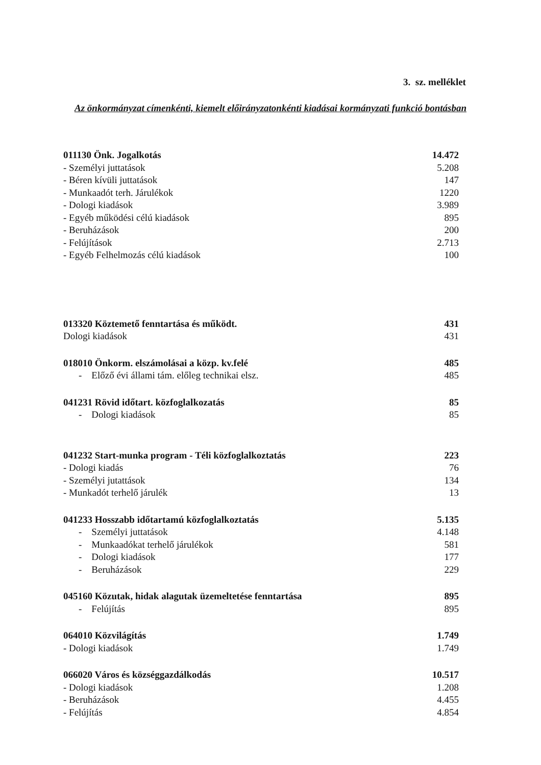3. sz. melléklet
Az önkormányzat címenkénti, kiemelt előirányzatonkénti kiadásai kormányzati funkció bontásban
| 011130 Önk. Jogalkotás | 14.472 |
| - Személyi juttatások | 5.208 |
| - Béren kívüli juttatások | 147 |
| - Munkaadót terh. Járulékok | 1220 |
| - Dologi kiadások | 3.989 |
| - Egyéb működési célú kiadások | 895 |
| - Beruházások | 200 |
| - Felújítások | 2.713 |
| - Egyéb Felhelmozás célú kiadások | 100 |
| 013320 Köztemető fenntartása és működt. | 431 |
| Dologi kiadások | 431 |
| 018010 Önkorm. elszámolásai a közp. kv.felé | 485 |
| - Előző évi állami tám. előleg technikai elsz. | 485 |
| 041231 Rövid időtart. közfoglalkozatás | 85 |
| - Dologi kiadások | 85 |
| 041232 Start-munka program - Téli közfoglalkoztatás | 223 |
| - Dologi kiadás | 76 |
| - Személyi jutattások | 134 |
| - Munkadót terhelő járulék | 13 |
| 041233 Hosszabb időtartamú közfoglalkoztatás | 5.135 |
| - Személyi juttatások | 4.148 |
| - Munkaadókat terhelő járulékok | 581 |
| - Dologi kiadások | 177 |
| - Beruházások | 229 |
| 045160 Közutak, hidak alagutak üzemeltetése fenntartása | 895 |
| - Felújítás | 895 |
| 064010 Közvilágítás | 1.749 |
| - Dologi kiadások | 1.749 |
| 066020 Város és községgazdálkodás | 10.517 |
| - Dologi kiadások | 1.208 |
| - Beruházások | 4.455 |
| - Felújítás | 4.854 |